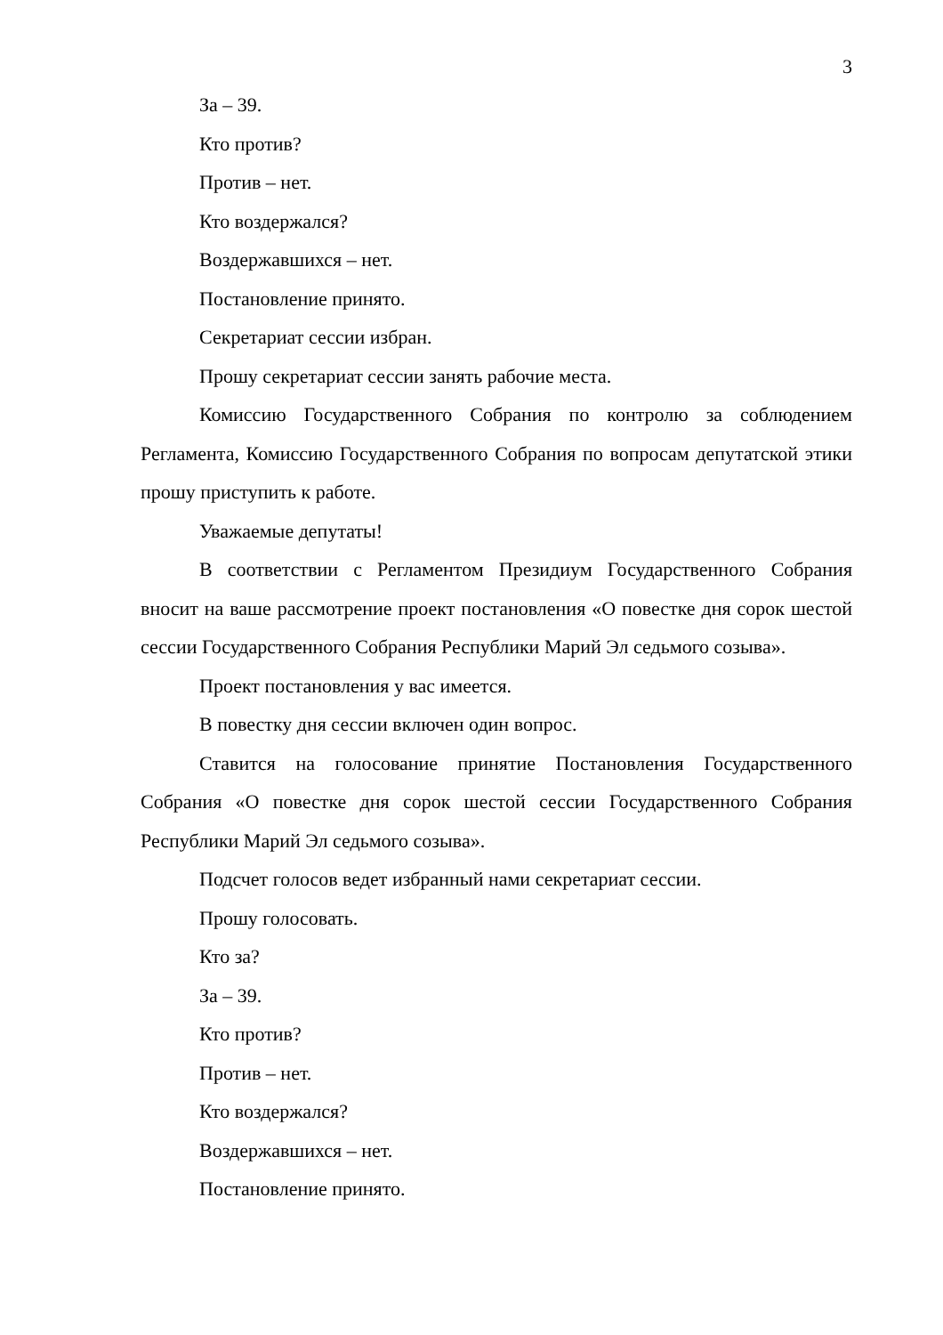3
За – 39.
Кто против?
Против – нет.
Кто воздержался?
Воздержавшихся – нет.
Постановление принято.
Секретариат сессии избран.
Прошу секретариат сессии занять рабочие места.
Комиссию Государственного Собрания по контролю за соблюдением Регламента, Комиссию Государственного Собрания по вопросам депутатской этики прошу приступить к работе.
Уважаемые депутаты!
В соответствии с Регламентом Президиум Государственного Собрания вносит на ваше рассмотрение проект постановления «О повестке дня сорок шестой сессии Государственного Собрания Республики Марий Эл седьмого созыва».
Проект постановления у вас имеется.
В повестку дня сессии включен один вопрос.
Ставится на голосование принятие Постановления Государственного Собрания «О повестке дня сорок шестой сессии Государственного Собрания Республики Марий Эл седьмого созыва».
Подсчет голосов ведет избранный нами секретариат сессии.
Прошу голосовать.
Кто за?
За – 39.
Кто против?
Против – нет.
Кто воздержался?
Воздержавшихся – нет.
Постановление принято.